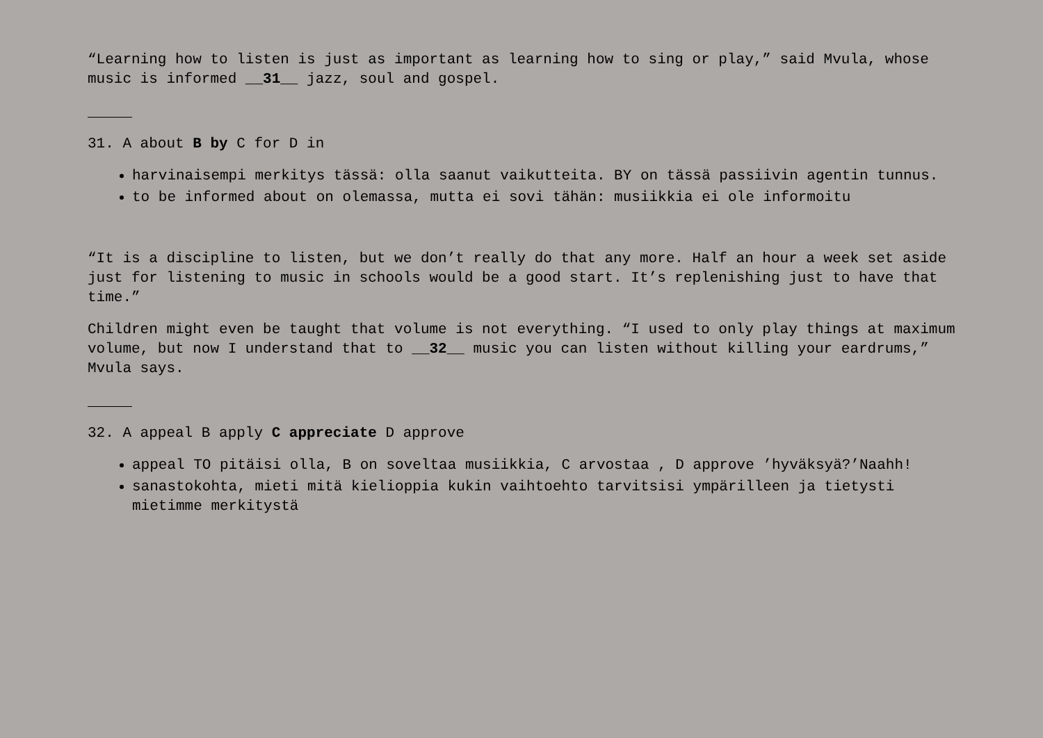“Learning how to listen is just as important as learning how to sing or play,” said Mvula, whose music is informed __31__ jazz, soul and gospel.
31. A about B by C for D in
harvinaisempi merkitys tässä: olla saanut vaikutteita. BY on tässä passiivin agentin tunnus.
to be informed about on olemassa, mutta ei sovi tähän: musiikkia ei ole informoitu
“It is a discipline to listen, but we don’t really do that any more. Half an hour a week set aside just for listening to music in schools would be a good start. It’s replenishing just to have that time.”
Children might even be taught that volume is not everything. “I used to only play things at maximum volume, but now I understand that to __32__ music you can listen without killing your eardrums,” Mvula says.
32. A appeal B apply C appreciate D approve
appeal TO pitäisi olla, B on soveltaa musiikkia, C arvostaa , D approve ’hyväksyä?’Naahh!
sanastokohta, mieti mitä kielioppia kukin vaihtoehto tarvitsisi ympärilleen ja tietysti mietimme merkitystä